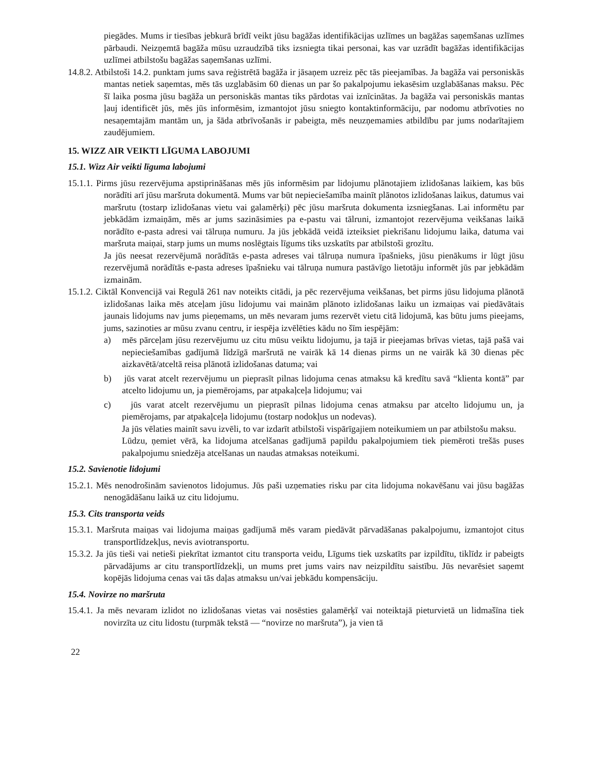piegādes. Mums ir tiesības jebkurā brīdī veikt jūsu bagāžas identifikācijas uzlīmes un bagāžas saņemšanas uzlīmes pārbaudi. Neizņemtā bagāža mūsu uzraudzībā tiks izsniegta tikai personai, kas var uzrādīt bagāžas identifikācijas uzlīmei atbilstošu bagāžas saņemšanas uzlīmi.
14.8.2. Atbilstoši 14.2. punktam jums sava reģistrētā bagāža ir jāsaņem uzreiz pēc tās pieejamības. Ja bagāža vai personiskās mantas netiek saņemtas, mēs tās uzglabāsim 60 dienas un par šo pakalpojumu iekasēsim uzglabāšanas maksu. Pēc šī laika posma jūsu bagāža un personiskās mantas tiks pārdotas vai iznīcinātas. Ja bagāža vai personiskās mantas ļauj identificēt jūs, mēs jūs informēsim, izmantojot jūsu sniegto kontaktinformāciju, par nodomu atbrīvoties no nesaņemtajām mantām un, ja šāda atbrīvošanās ir pabeigta, mēs neuzņemamies atbildību par jums nodarītajiem zaudējumiem.
15. WIZZ AIR VEIKTI LĪGUMA LABOJUMI
15.1. Wizz Air veikti līguma labojumi
15.1.1. Pirms jūsu rezervējuma apstiprināšanas mēs jūs informēsim par lidojumu plānotajiem izlidošanas laikiem, kas būs norādīti arī jūsu maršruta dokumentā. Mums var būt nepieciešamība mainīt plānotos izlidošanas laikus, datumus vai maršrutu (tostarp izlidošanas vietu vai galamērķi) pēc jūsu maršruta dokumenta izsniegšanas. Lai informētu par jebkādām izmaiņām, mēs ar jums sazināsimies pa e-pastu vai tālruni, izmantojot rezervējuma veikšanas laikā norādīto e-pasta adresi vai tālruņa numuru. Ja jūs jebkādā veidā izteiksiet piekrišanu lidojumu laika, datuma vai maršruta maiņai, starp jums un mums noslēgtais līgums tiks uzskatīts par atbilstoši grozītu.
Ja jūs neesat rezervējumā norādītās e-pasta adreses vai tālruņa numura īpašnieks, jūsu pienākums ir lūgt jūsu rezervējumā norādītās e-pasta adreses īpašnieku vai tālruņa numura pastāvīgo lietotāju informēt jūs par jebkādām izmainām.
15.1.2. Ciktāl Konvencijā vai Regulā 261 nav noteikts citādi, ja pēc rezervējuma veikšanas, bet pirms jūsu lidojuma plānotā izlidošanas laika mēs atceļam jūsu lidojumu vai mainām plānoto izlidošanas laiku un izmaiņas vai piedāvātais jaunais lidojums nav jums pieņemams, un mēs nevaram jums rezervēt vietu citā lidojumā, kas būtu jums pieejams, jums, sazinoties ar mūsu zvanu centru, ir iespēja izvēlēties kādu no šīm iespējām:
a) mēs pārceļam jūsu rezervējumu uz citu mūsu veiktu lidojumu, ja tajā ir pieejamas brīvas vietas, tajā pašā vai nepieciešamības gadījumā līdzīgā maršrutā ne vairāk kā 14 dienas pirms un ne vairāk kā 30 dienas pēc aizkavētā/atceltā reisa plānotā izlidošanas datuma; vai
b) jūs varat atcelt rezervējumu un pieprasīt pilnas lidojuma cenas atmaksu kā kredītu savā “klienta kontā” par atcelto lidojumu un, ja piemērojams, par atpakaļceļa lidojumu; vai
c) jūs varat atcelt rezervējumu un pieprasīt pilnas lidojuma cenas atmaksu par atcelto lidojumu un, ja piemērojams, par atpakaļceļa lidojumu (tostarp nodokļus un nodevas).
Ja jūs vēlaties mainīt savu izvēli, to var izdarīt atbilstoši vispārīgajiem noteikumiem un par atbilstošu maksu.
Lūdzu, ņemiet vērā, ka lidojuma atcelšanas gadījumā papildu pakalpojumiem tiek piemēroti trešās puses pakalpojumu sniedzēja atcelšanas un naudas atmaksas noteikumi.
15.2. Savienotie lidojumi
15.2.1. Mēs nenodrošinām savienotos lidojumus. Jūs paši uzņematies risku par cita lidojuma nokavēšanu vai jūsu bagāžas nenogādāšanu laikā uz citu lidojumu.
15.3. Cits transporta veids
15.3.1. Maršruta maiņas vai lidojuma maiņas gadījumā mēs varam piedāvāt pārvadāšanas pakalpojumu, izmantojot citus transportlīdzekļus, nevis aviotransportu.
15.3.2. Ja jūs tieši vai netieši piekrītat izmantot citu transporta veidu, Līgums tiek uzskatīts par izpildītu, tiklīdz ir pabeigts pārvadājums ar citu transportlīdzekļi, un mums pret jums vairs nav neizpildītu saistību. Jūs nevarēsiet saņemt kopējās lidojuma cenas vai tās daļas atmaksu un/vai jebkādu kompensāciju.
15.4. Novirze no maršruta
15.4.1. Ja mēs nevaram izlidot no izlidošanas vietas vai nosēsties galamērķī vai noteiktajā pieturvietā un lidmašīna tiek novirzīta uz citu lidostu (turpmāk tekstā — “novirze no maršruta”), ja vien tā
22